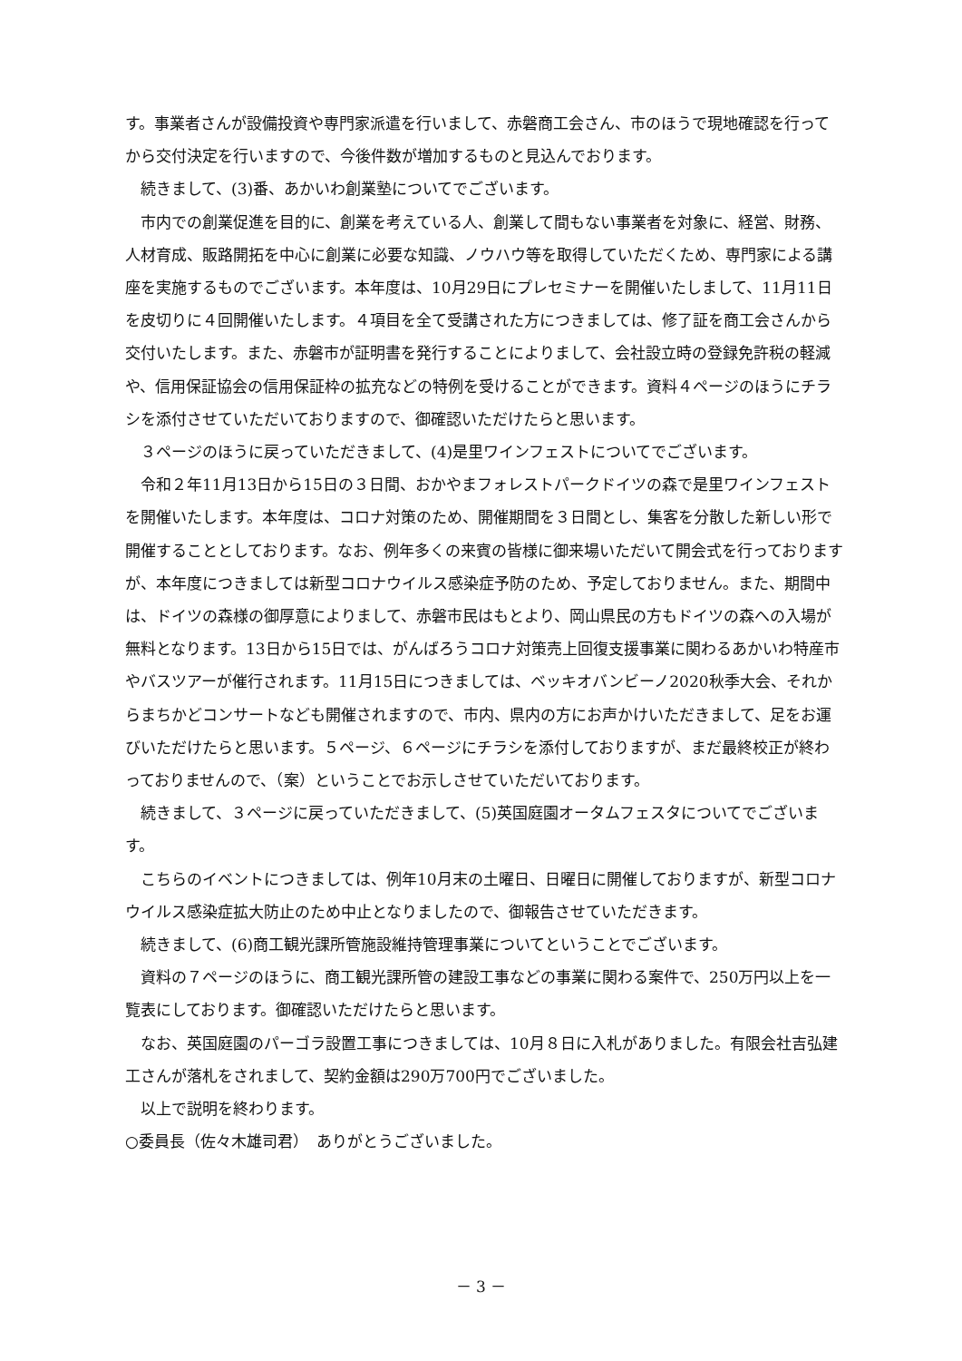す。事業者さんが設備投資や専門家派遣を行いまして、赤磐商工会さん、市のほうで現地確認を行ってから交付決定を行いますので、今後件数が増加するものと見込んでおります。
続きまして、(3)番、あかいわ創業塾についてでございます。
市内での創業促進を目的に、創業を考えている人、創業して間もない事業者を対象に、経営、財務、人材育成、販路開拓を中心に創業に必要な知識、ノウハウ等を取得していただくため、専門家による講座を実施するものでございます。本年度は、10月29日にプレセミナーを開催いたしまして、11月11日を皮切りに４回開催いたします。４項目を全て受講された方につきましては、修了証を商工会さんから交付いたします。また、赤磐市が証明書を発行することによりまして、会社設立時の登録免許税の軽減や、信用保証協会の信用保証枠の拡充などの特例を受けることができます。資料４ページのほうにチラシを添付させていただいておりますので、御確認いただけたらと思います。
３ページのほうに戻っていただきまして、(4)是里ワインフェストについてでございます。
令和２年11月13日から15日の３日間、おかやまフォレストパークドイツの森で是里ワインフェストを開催いたします。本年度は、コロナ対策のため、開催期間を３日間とし、集客を分散した新しい形で開催することとしております。なお、例年多くの来賓の皆様に御来場いただいて開会式を行っておりますが、本年度につきましては新型コロナウイルス感染症予防のため、予定しておりません。また、期間中は、ドイツの森様の御厚意によりまして、赤磐市民はもとより、岡山県民の方もドイツの森への入場が無料となります。13日から15日では、がんばろうコロナ対策売上回復支援事業に関わるあかいわ特産市やバスツアーが催行されます。11月15日につきましては、ベッキオバンビーノ2020秋季大会、それからまちかどコンサートなども開催されますので、市内、県内の方にお声かけいただきまして、足をお運びいただけたらと思います。５ページ、６ページにチラシを添付しておりますが、まだ最終校正が終わっておりませんので、（案）ということでお示しさせていただいております。
続きまして、３ページに戻っていただきまして、(5)英国庭園オータムフェスタについてでございます。
こちらのイベントにつきましては、例年10月末の土曜日、日曜日に開催しておりますが、新型コロナウイルス感染症拡大防止のため中止となりましたので、御報告させていただきます。
続きまして、(6)商工観光課所管施設維持管理事業についてということでございます。
資料の７ページのほうに、商工観光課所管の建設工事などの事業に関わる案件で、250万円以上を一覧表にしております。御確認いただけたらと思います。
なお、英国庭園のパーゴラ設置工事につきましては、10月８日に入札がありました。有限会社吉弘建工さんが落札をされまして、契約金額は290万700円でございました。
以上で説明を終わります。
○委員長（佐々木雄司君）　ありがとうございました。
－ 3 －